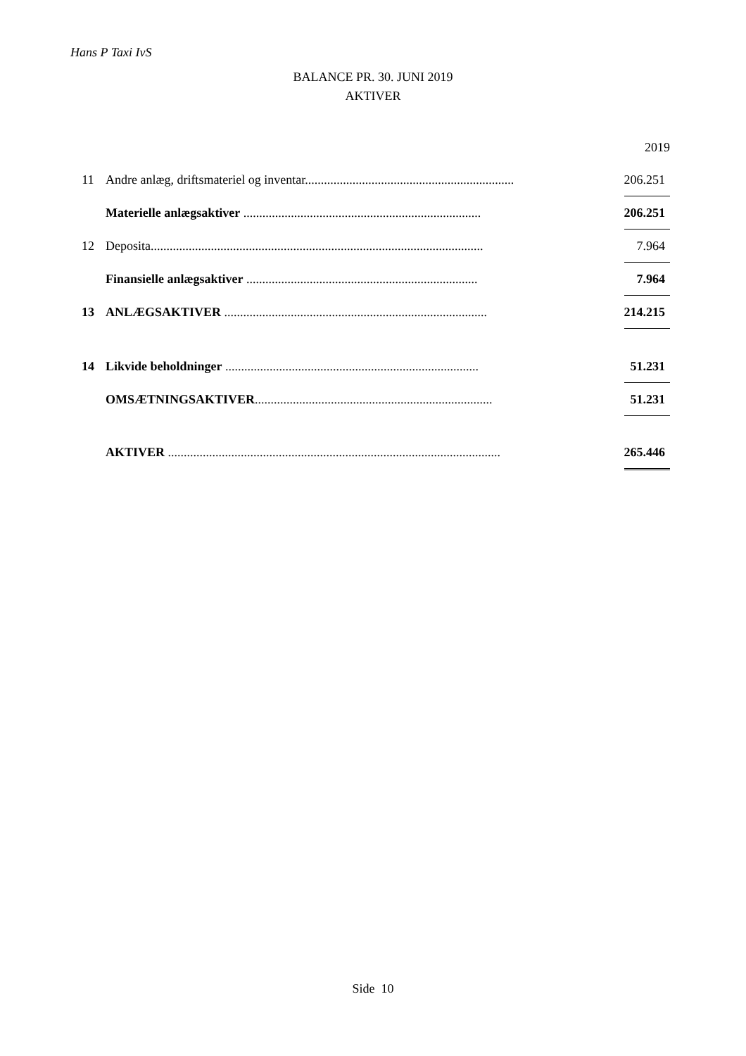Hans P Taxi IvS
BALANCE PR. 30. JUNI 2019
AKTIVER
| | | 2019 |
| 11 | Andre anlæg, driftsmateriel og inventar.................................................................. | 206.251 |
| | Materielle anlægsaktiver ........................................................................... | 206.251 |
| 12 | Deposita......................................................................................................... | 7.964 |
| | Finansielle anlægsaktiver ......................................................................... | 7.964 |
| 13 | ANLÆGSAKTIVER ................................................................................... | 214.215 |
| 14 | Likvide beholdninger ................................................................................ | 51.231 |
| | OMSÆTNINGSAKTIVER ........................................................................... | 51.231 |
| | AKTIVER ......................................................................................................... | 265.446 |
Side 10